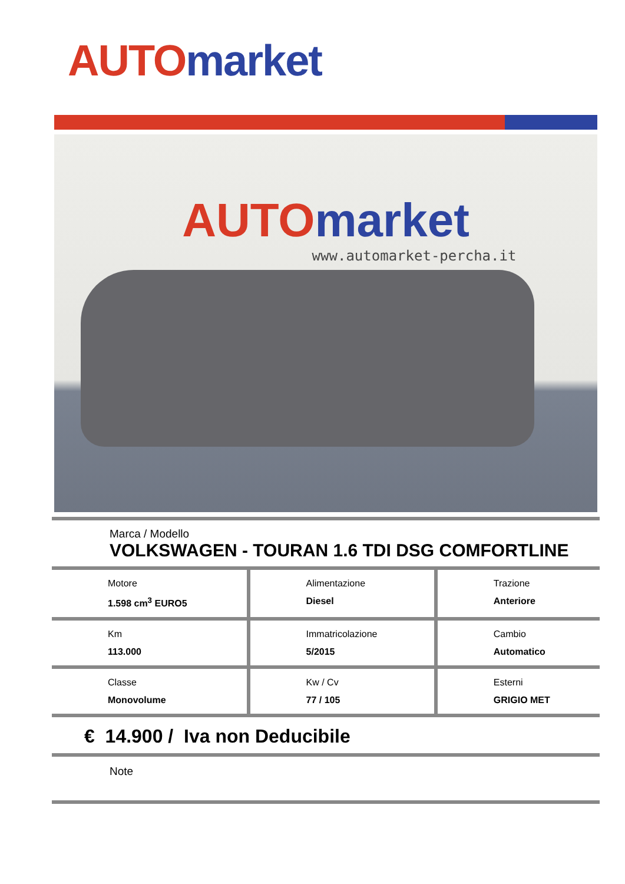AUTO market
AUTO market
www.automarket-percha.it
Marca / Modello
VOLKSWAGEN - TOURAN 1.6 TDI DSG COMFORTLINE
| Motore 1.598 cm<sup>3</sup> EURO5 | Alimentazione Diesel | Trazione Anteriore |
| Km 113.000 | Immatricolazione 5/2015 | Cambio Automatico |
| Classe Monovolume | Kw / Cv 77 / 105 | Esterni GRIGIO MET |
€ 14.900 / Iva non Deducibile
Note